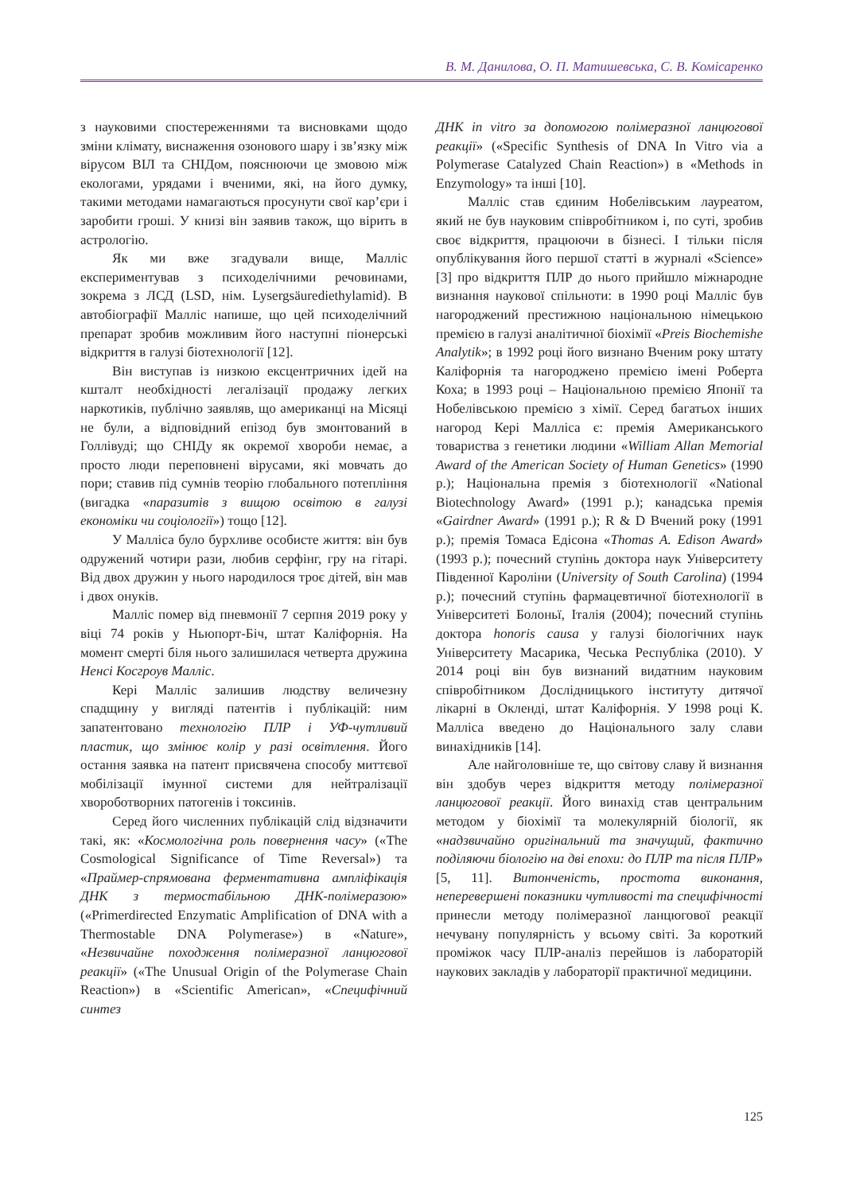В. М. Данилова, О. П. Матишевська, С. В. Комісаренко
з науковими спостереженнями та висновками щодо зміни клімату, виснаження озонового шару і зв’язку між вірусом ВІЛ та СНІДом, пояснюючи це змовою між екологами, урядами і вченими, які, на його думку, такими методами намагаються просунути свої кар’єри і заробити гроші. У книзі він заявив також, що вірить в астрологію.
Як ми вже згадували вище, Малліс експериментував з психоделічними речовинами, зокрема з ЛСД (LSD, нім. Lysergsäurediethylamid). В автобіографії Малліс напише, що цей психоделічний препарат зробив можливим його наступні піонерські відкриття в галузі біотехнології [12].
Він виступав із низкою ексцентричних ідей на кшталт необхідності легалізації продажу легких наркотиків, публічно заявляв, що американці на Місяці не були, а відповідний епізод був змонтований в Голлівуді; що СНІДу як окремої хвороби немає, а просто люди переповнені вірусами, які мовчать до пори; ставив під сумнів теорію глобального потепління (вигадка «паразитів з вищою освітою в галузі економіки чи соціології») тощо [12].
У Малліса було бурхливе особисте життя: він був одружений чотири рази, любив серфінг, гру на гітарі. Від двох дружин у нього народилося троє дітей, він мав і двох онуків.
Малліс помер від пневмонії 7 серпня 2019 року у віці 74 років у Ньюпорт-Біч, штат Каліфорнія. На момент смерті біля нього залишилася четверта дружина Ненсі Косгроув Малліс.
Кері Малліс залишив людству величезну спадщину у вигляді патентів і публікацій: ним запатентовано технологію ПЛР і УФ-чутливий пластик, що змінює колір у разі освітлення. Його остання заявка на патент присвячена способу миттєвої мобілізації імунної системи для нейтралізації хвороботворних патогенів і токсинів.
Серед його численних публікацій слід відзначити такі, як: «Космологічна роль повернення часу» («The Cosmological Significance of Time Reversal») та «Праймер-спрямована ферментативна ампліфікація ДНК з термостабільною ДНК-полімеразою» («Primerdirected Enzymatic Amplification of DNA with a Thermostable DNA Polymerase») в «Nature», «Незвичайне походження полімеразної ланцюгової реакції» («The Unusual Origin of the Polymerase Chain Reaction») в «Scientific American», «Специфічний синтез
ДНК in vitro за допомогою полімеразної ланцюгової реакції» («Specific Synthesis of DNA In Vitro via a Polymerase Catalyzed Chain Reaction») в «Methods in Enzymology» та інші [10].
Малліс став єдиним Нобелівським лауреатом, який не був науковим співробітником і, по суті, зробив своє відкриття, працюючи в бізнесі. І тільки після опублікування його першої статті в журналі «Science» [3] про відкриття ПЛР до нього прийшло міжнародне визнання наукової спільноти: в 1990 році Малліс був нагороджений престижною національною німецькою премією в галузі аналітичної біохімії «Preis Biochemishe Analytik»; в 1992 році його визнано Вченим року штату Каліфорнія та нагороджено премією імені Роберта Коха; в 1993 році – Національною премією Японії та Нобелівською премією з хімії. Серед багатьох інших нагород Кері Малліса є: премія Американського товариства з генетики людини «William Allan Memorial Award of the American Society of Human Genetics» (1990 р.); Національна премія з біотехнології «National Biotechnology Award» (1991 р.); канадська премія «Gairdner Award» (1991 р.); R & D Вчений року (1991 р.); премія Томаса Едісона «Thomas A. Edison Award» (1993 р.); почесний ступінь доктора наук Університету Південної Кароліни (University of South Carolina) (1994 р.); почесний ступінь фармацевтичної біотехнології в Університеті Болоньї, Італія (2004); почесний ступінь доктора honoris causa у галузі біологічних наук Університету Масарика, Чеська Республіка (2010). У 2014 році він був визнаний видатним науковим співробітником Дослідницького інституту дитячої лікарні в Окленді, штат Каліфорнія. У 1998 році К. Малліса введено до Національного залу слави винахідників [14].
Але найголовніше те, що світову славу й визнання він здобув через відкриття методу полімеразної ланцюгової реакції. Його винахід став центральним методом у біохімії та молекулярній біології, як «надзвичайно оригінальний та значущий, фактично поділяючи біологію на дві епохи: до ПЛР та після ПЛР» [5, 11]. Витонченість, простота виконання, неперевершені показники чутливості та специфічності принесли методу полімеразної ланцюгової реакції нечувану популярність у всьому світі. За короткий проміжок часу ПЛР-аналіз перейшов із лабораторій наукових закладів у лабораторії практичної медицини.
125